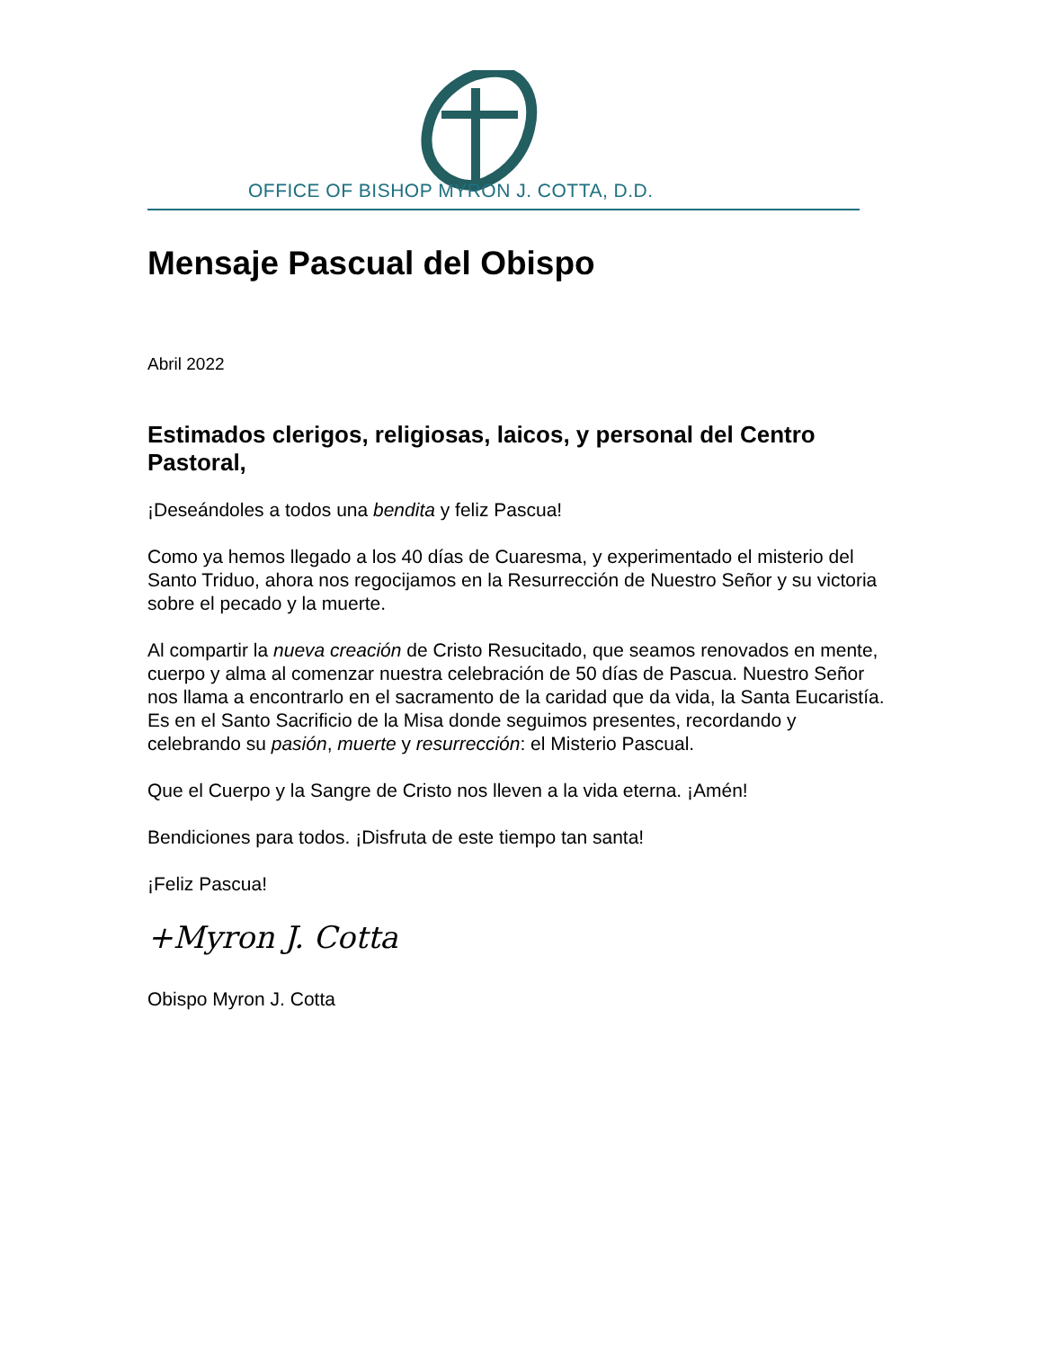OFFICE OF BISHOP MYRON J. COTTA, D.D.
Mensaje Pascual del Obispo
Abril 2022
Estimados clerigos, religiosas, laicos, y personal del Centro Pastoral,
¡Deseándoles a todos una bendita y feliz Pascua!
Como ya hemos llegado a los 40 días de Cuaresma, y experimentado el misterio del Santo Triduo, ahora nos regocijamos en la Resurrección de Nuestro Señor y su victoria sobre el pecado y la muerte.
Al compartir la nueva creación de Cristo Resucitado, que seamos renovados en mente, cuerpo y alma al comenzar nuestra celebración de 50 días de Pascua. Nuestro Señor nos llama a encontrarlo en el sacramento de la caridad que da vida, la Santa Eucaristía. Es en el Santo Sacrificio de la Misa donde seguimos presentes, recordando y celebrando su pasión, muerte y resurrección: el Misterio Pascual.
Que el Cuerpo y la Sangre de Cristo nos lleven a la vida eterna. ¡Amén!
Bendiciones para todos. ¡Disfruta de este tiempo tan santa!
¡Feliz Pascua!
+Myron J. Cotta
Obispo Myron J. Cotta